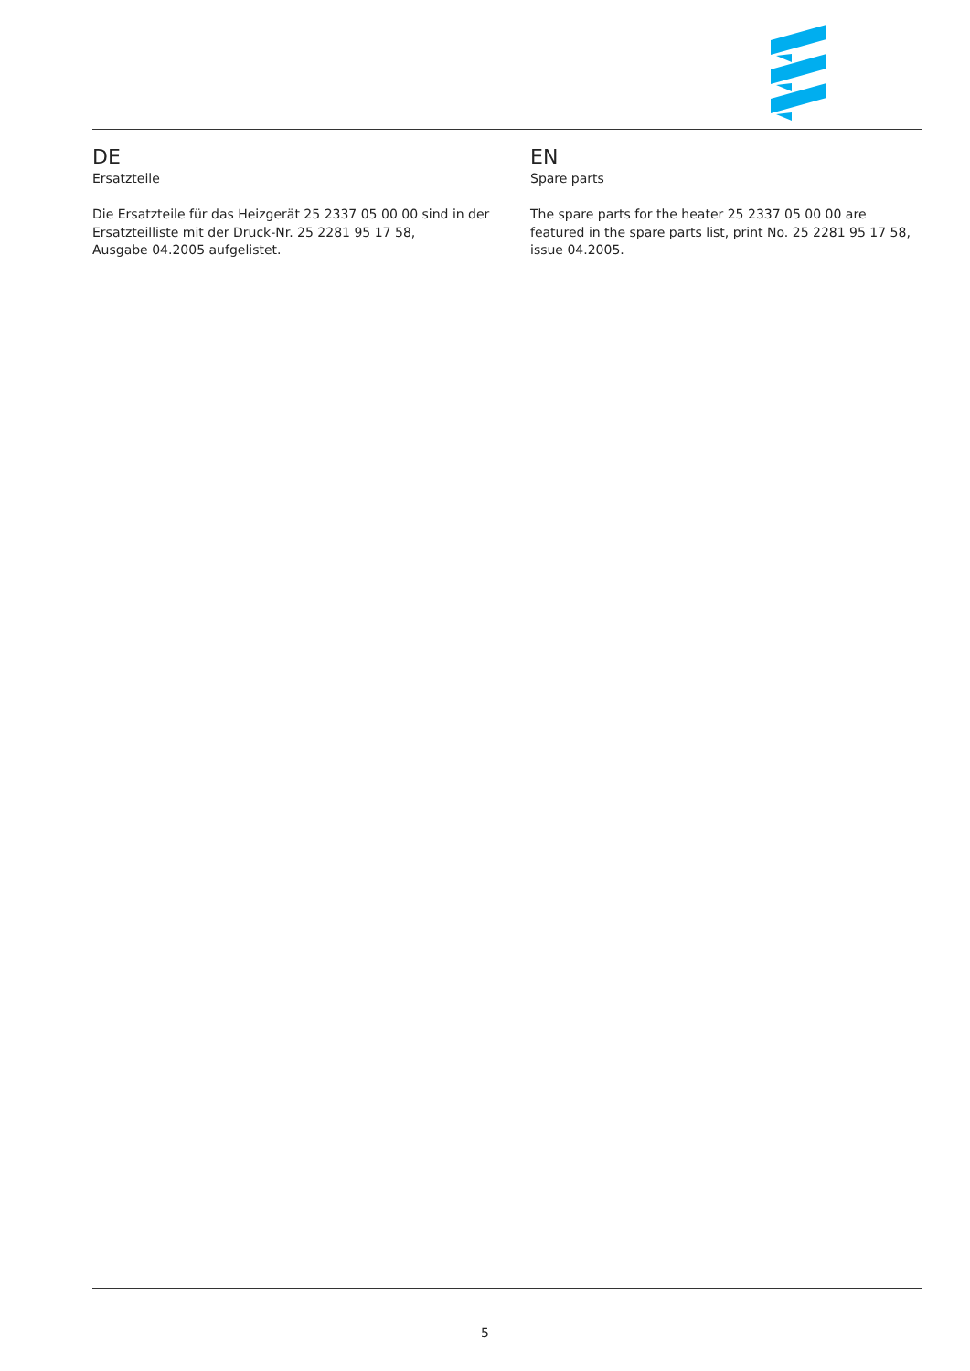DE
Ersatzteile
Die Ersatzteile für das Heizgerät 25 2337 05 00 00 sind in der Ersatzteilliste mit der Druck-Nr. 25 2281 95 17 58,
Ausgabe 04.2005 aufgelistet.
EN
Spare parts
The spare parts for the heater 25 2337 05 00 00 are
featured in the spare parts list, print No. 25 2281 95 17 58, issue 04.2005.
5